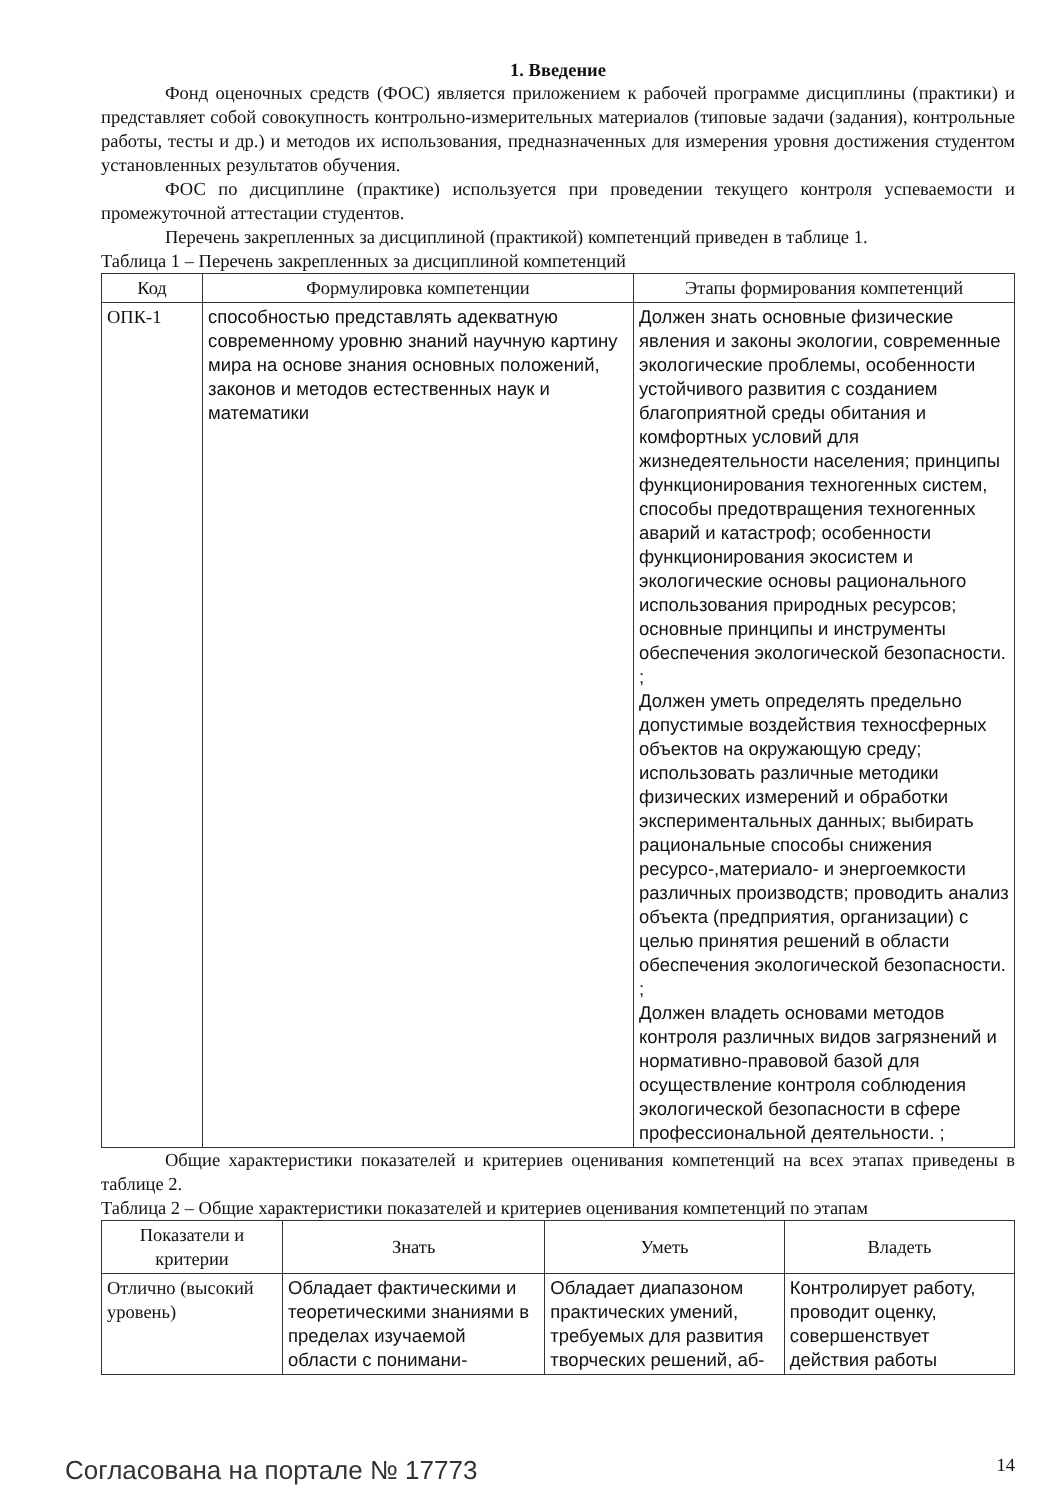1. Введение
Фонд оценочных средств (ФОС) является приложением к рабочей программе дисциплины (практики) и представляет собой совокупность контрольно-измерительных материалов (типовые задачи (задания), контрольные работы, тесты и др.) и методов их использования, предназначенных для измерения уровня достижения студентом установленных результатов обучения.
ФОС по дисциплине (практике) используется при проведении текущего контроля успеваемости и промежуточной аттестации студентов.
Перечень закрепленных за дисциплиной (практикой) компетенций приведен в таблице 1.
Таблица 1 – Перечень закрепленных за дисциплиной компетенций
| Код | Формулировка компетенции | Этапы формирования компетенций |
| --- | --- | --- |
| ОПК-1 | способностью представлять адекватную современному уровню знаний научную картину мира на основе знания основных положений, законов и методов естественных наук и математики | Должен знать основные физические явления и законы экологии, современные экологические проблемы, особенности устойчивого развития с созданием благоприятной среды обитания и комфортных условий для жизнедеятельности населения; принципы функционирования техногенных систем, способы предотвращения техногенных аварий и катастроф; особенности функционирования экосистем и экологические основы рационального использования природных ресурсов; основные принципы и инструменты обеспечения экологической безопасности. ; Должен уметь определять предельно допустимые воздействия техносферных объектов на окружающую среду; использовать различные методики физических измерений и обработки экспериментальных данных; выбирать рациональные способы снижения ресурсо-,материало- и энергоемкости различных производств; проводить анализ объекта (предприятия, организации) с целью принятия решений в области обеспечения экологической безопасности. ; Должен владеть основами методов контроля различных видов загрязнений и нормативно-правовой базой для осуществление контроля соблюдения экологической безопасности в сфере профессиональной деятельности. ; |
Общие характеристики показателей и критериев оценивания компетенций на всех этапах приведены в таблице 2.
Таблица 2 – Общие характеристики показателей и критериев оценивания компетенций по этапам
| Показатели и критерии | Знать | Уметь | Владеть |
| --- | --- | --- | --- |
| Отлично (высокий уровень) | Обладает фактическими и теоретическими знаниями в пределах изучаемой области с понимани- | Обладает диапазоном практических умений, требуемых для развития творческих решений, аб- | Контролирует работу, проводит оценку, совершенствует действия работы |
Согласована на портале № 17773 14